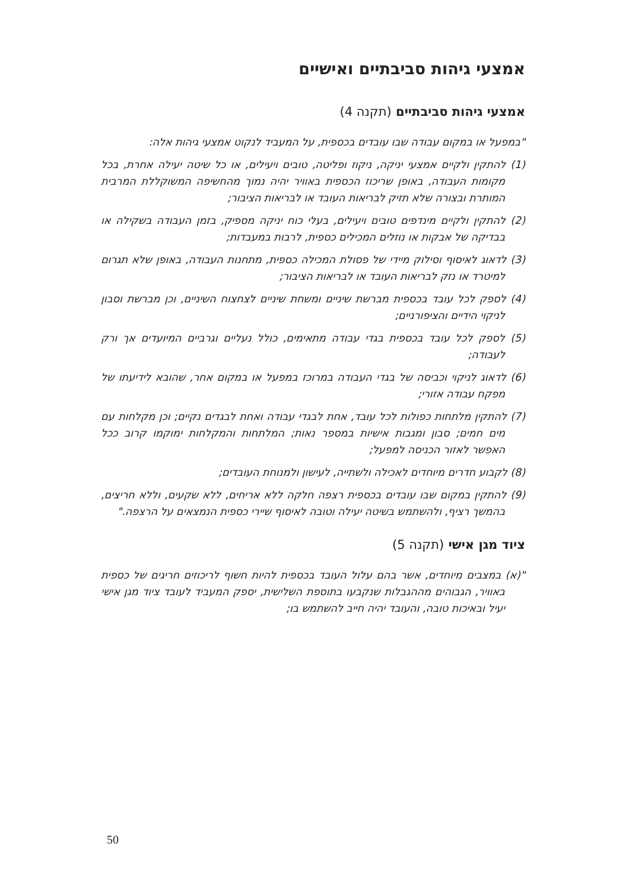אמצעי גיהות סביבתיים ואישיים
אמצעי גיהות סביבתיים (תקנה 4)
"במפעל או במקום עבודה שבו עובדים בכספית, על המעביד לנקוט אמצעי גיהות אלה:
(1) להתקין ולקיים אמצעי יניקה, ניקוז ופליטה, טובים ויעילים, או כל שיטה יעילה אחרת, בכל מקומות העבודה, באופן שריכוז הכספית באוויר יהיה נמוך מהחשיפה המשוקללת המרבית המותרת ובצורה שלא תזיק לבריאות העובד או לבריאות הציבור;
(2) להתקין ולקיים מינדפים טובים ויעילים, בעלי כוח יניקה מספיק, בזמן העבודה בשקילה או בבדיקה של אבקות או נוזלים המכילים כספית, לרבות במעבדות;
(3) לדאוג לאיסוף וסילוק מיידי של פסולת המכילה כספית, מתחנות העבודה, באופן שלא תגרום למיטרד או נזק לבריאות העובד או לבריאות הציבור;
(4) לספק לכל עובד בכספית מברשת שיניים ומשחת שיניים לצחצוח השיניים, וכן מברשת וסבון לניקוי הידיים והציפורניים;
(5) לספק לכל עובד בכספית בגדי עבודה מתאימים, כולל נעליים וגרביים המיועדים אך ורק לעבודה;
(6) לדאוג לניקוי וכביסה של בגדי העבודה במרוכז במפעל או במקום אחר, שהובא לידיעתו של מפקח עבודה אזורי;
(7) להתקין מלתחות כפולות לכל עובד, אחת לבגדי עבודה ואחת לבגדים נקיים; וכן מקלחות עם מים חמים; סבון ומגבות אישיות במספר נאות; המלתחות והמקלחות ימוקמו קרוב ככל האפשר לאזור הכניסה למפעל;
(8) לקבוע חדרים מיוחדים לאכילה ולשתייה, לעישון ולמנוחת העובדים;
(9) להתקין במקום שבו עובדים בכספית רצפה חלקה ללא אריחים, ללא שקעים, וללא חריצים, בהמשך רציף, ולהשתמש בשיטה יעילה וטובה לאיסוף שיירי כספית הנמצאים על הרצפה."
ציוד מגן אישי (תקנה 5)
"(א) במצבים מיוחדים, אשר בהם עלול העובד בכספית להיות חשוף לריכוזים חריגים של כספית באוויר, הגבוהים מההגבלות שנקבעו בתוספת השלישית, יספק המעביד לעובד ציוד מגן אישי יעיל ובאיכות טובה, והעובד יהיה חייב להשתמש בו;
50